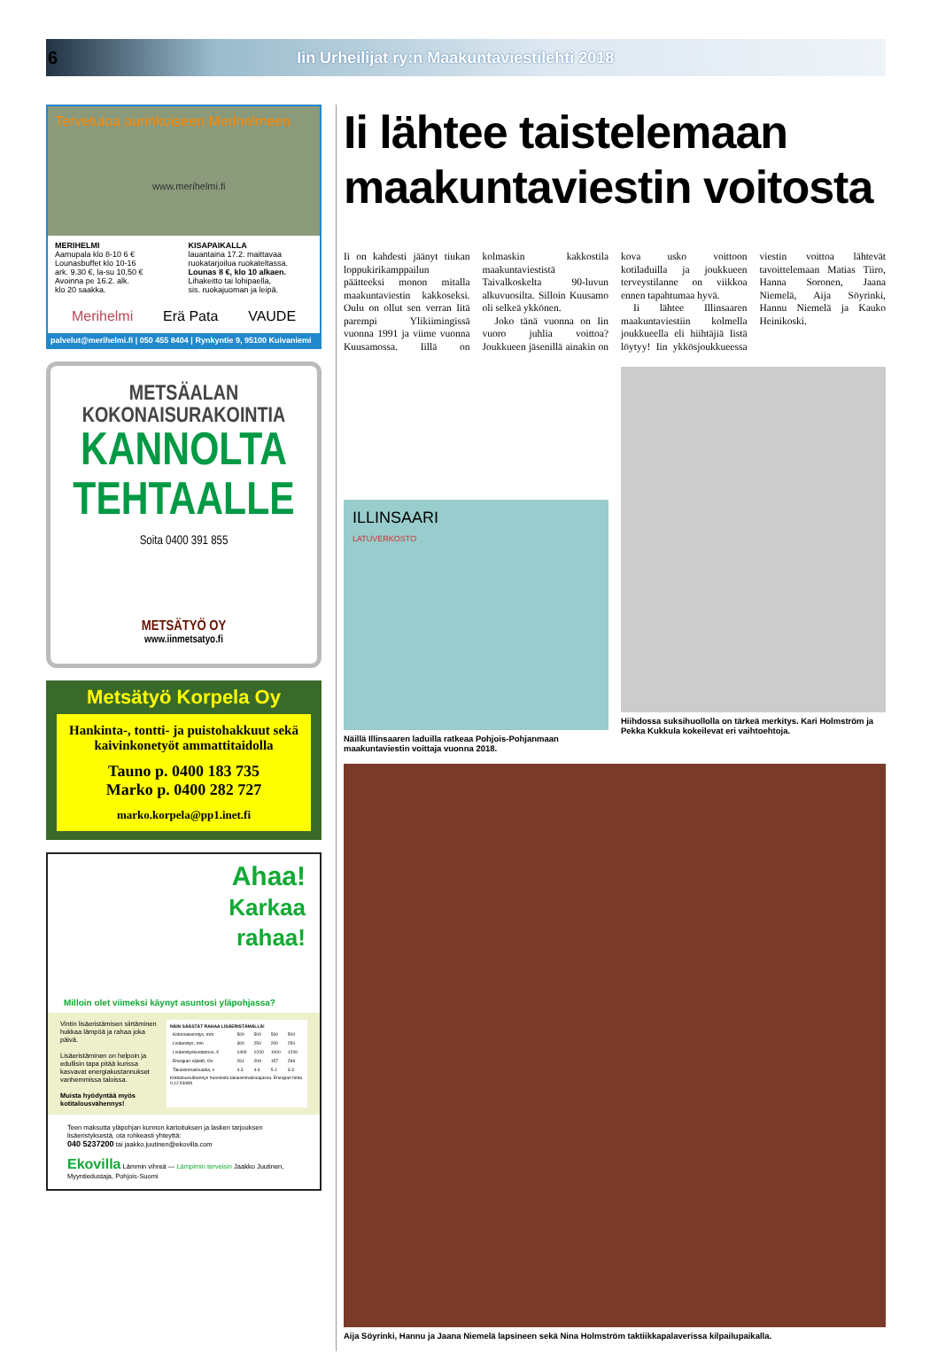6 Iin Urheilijat ry:n Maakuntaviestilehti 2018
Tervetuloa aurinkoiseen Merihelmeen
www.merihelmi.fi
MERIHELMI
Aamupala klo 8-10 6 €
Lounasbuffet klo 10-16
ark. 9.30 €, la-su 10,50 €
Avoinna pe 16.2. alk.
klo 20 saakka.
KISAPAIKALLA
lauantaina 17.2. maittavaa ruokatarjoilua ruokateltassa.
Lounas 8 €, klo 10 alkaen.
Lihakeitto tai lohipaella,
sis. ruokajuoman ja leipä.
Merihelmi Erä Pata VAUDE
palvelut@merihelmi.fi | 050 455 8404 | Rynkyntie 9, 95100 Kuivaniemi
METSÄALAN
KOKONAISURAKOINTIA
KANNOLTA
TEHTAALLE
Soita 0400 391 855
METSÄTYÖ OY
www.iinmetsatyo.fi
Metsätyö Korpela Oy
Hankinta-, tontti- ja puistohakkuut sekä kaivinkonetyöt ammattitaidolla
Tauno p. 0400 183 735
Marko p. 0400 282 727
marko.korpela@pp1.inet.fi
Ahaa!
Karkaa
rahaa!
Milloin olet viimeksi käynyt asuntosi yläpohjassa?
Vintin lisäeristämisen siirtäminen hukkaa lämpöä ja rahaa joka päivä.
Lisäeristäminen on helpoin ja edullisin tapa pitää kurissa kasvavat energiakustannukset vanhemmissa taloissa.
Muista hyödyntää myös kotitalousvähennys!
NÄIN SÄÄSTÄT RAHAA LISÄERISTÄMÄLLÄ!
| Kokonaiseristys, mm | 500 | 500 | 500 | 500 |
| Lisäeristys, mm | 300 | 250 | 200 | 250 |
| Lisäeristyskustannus, € | 1400 | 1200 | 1000 | 1200 |
| Energian säästö, €/v | 261 | 209 | 157 | 296 |
| Takaisinmaksuaika, v | 4.3 | 4.6 | 5.1 | 3.3 |
Kotitalousvähennys huomioitu takaisinmaksuajassa. Energian hinta 0,12 €/kWh
Teen maksutta yläpohjan kunnon kartoituksen ja lasken tarjouksen lisäeristyksestä, ota rohkeasti yhteyttä:
040 5237200 tai jaakko.juutinen@ekovilla.com
Ekovilla Lämmin vihreä — Lämpimin terveisin Jaakko Juutinen, Myyntiedustaja, Pohjois-Suomi
Ii lähtee taistelemaan maakuntaviestin voitosta
Ii on kahdesti jäänyt tiukan loppukirikamppailun päätteeksi monon mitalla maakuntaviestin kakkoseksi. Oulu on ollut sen verran Iitä parempi Ylikiimingissä vuonna 1991 ja viime vuonna Kuusamossa. Iillä on kolmaskin kakkostila maakuntaviestistä Taivalkoskelta 90-luvun alkuvuosilta. Silloin Kuusamo oli selkeä ykkönen.
Joko tänä vuonna on Iin vuoro juhlia voittoa? Joukkueen jäsenillä ainakin on kova usko voittoon kotiladuilla ja joukkueen terveystilanne on viikkoa ennen tapahtumaa hyvä.
Ii lähtee Illinsaaren maakuntaviestiin kolmella joukkueella eli hiihtäjiä Iistä löytyy! Iin ykkösjoukkueessa viestin voittoa lähtevät tavoittelemaan Matias Tiiro, Hanna Soronen, Jaana Niemelä, Aija Söyrinki, Hannu Niemelä ja Kauko Heinikoski.
ILLINSAARI
LATUVERKOSTO
Näillä Illinsaaren laduilla ratkeaa Pohjois-Pohjanmaan maakuntaviestin voittaja vuonna 2018.
Hiihdossa suksihuollolla on tärkeä merkitys. Kari Holmström ja Pekka Kukkula kokeilevat eri vaihtoehtoja.
Aija Söyrinki, Hannu ja Jaana Niemelä lapsineen sekä Nina Holmström taktiikkapalaverissa kilpailupaikalla.